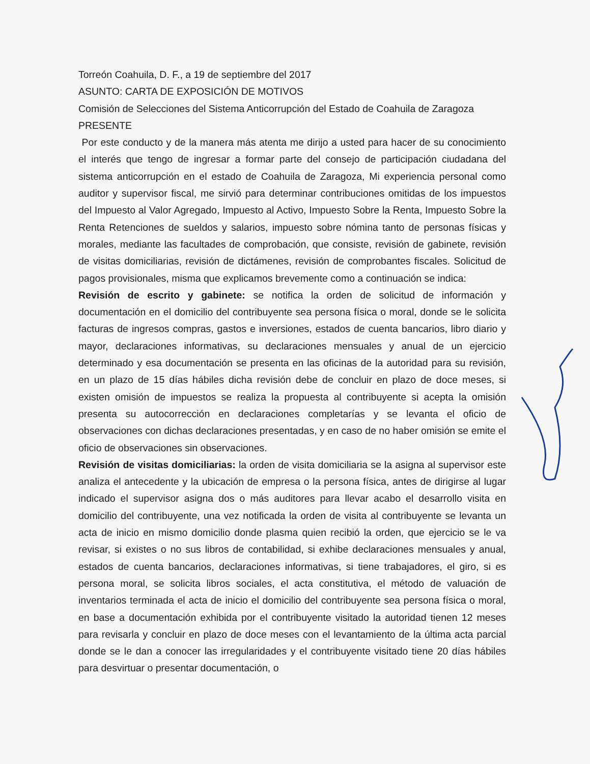Torreón Coahuila, D. F., a 19 de septiembre del 2017
ASUNTO: CARTA DE EXPOSICIÓN DE MOTIVOS
Comisión de Selecciones del Sistema Anticorrupción del Estado de Coahuila de Zaragoza
PRESENTE
Por este conducto y de la manera más atenta me dirijo a usted para hacer de su conocimiento el interés que tengo de ingresar a formar parte del consejo de participación ciudadana del sistema anticorrupción en el estado de Coahuila de Zaragoza, Mi experiencia personal como auditor y supervisor fiscal, me sirvió para determinar contribuciones omitidas de los impuestos del Impuesto al Valor Agregado, Impuesto al Activo, Impuesto Sobre la Renta, Impuesto Sobre la Renta Retenciones de sueldos y salarios, impuesto sobre nómina tanto de personas físicas y morales, mediante las facultades de comprobación, que consiste, revisión de gabinete, revisión de visitas domiciliarias, revisión de dictámenes, revisión de comprobantes fiscales. Solicitud de pagos provisionales, misma que explicamos brevemente como a continuación se indica:
Revisión de escrito y gabinete: se notifica la orden de solicitud de información y documentación en el domicilio del contribuyente sea persona física o moral, donde se le solicita facturas de ingresos compras, gastos e inversiones, estados de cuenta bancarios, libro diario y mayor, declaraciones informativas, su declaraciones mensuales y anual de un ejercicio determinado y esa documentación se presenta en las oficinas de la autoridad para su revisión, en un plazo de 15 días hábiles dicha revisión debe de concluir en plazo de doce meses, si existen omisión de impuestos se realiza la propuesta al contribuyente si acepta la omisión presenta su autocorrección en declaraciones completarías y se levanta el oficio de observaciones con dichas declaraciones presentadas, y en caso de no haber omisión se emite el oficio de observaciones sin observaciones.
Revisión de visitas domiciliarias: la orden de visita domiciliaria se la asigna al supervisor este analiza el antecedente y la ubicación de empresa o la persona física, antes de dirigirse al lugar indicado el supervisor asigna dos o más auditores para llevar acabo el desarrollo visita en domicilio del contribuyente, una vez notificada la orden de visita al contribuyente se levanta un acta de inicio en mismo domicilio donde plasma quien recibió la orden, que ejercicio se le va revisar, si existes o no sus libros de contabilidad, si exhibe declaraciones mensuales y anual, estados de cuenta bancarios, declaraciones informativas, si tiene trabajadores, el giro, si es persona moral, se solicita libros sociales, el acta constitutiva, el método de valuación de inventarios terminada el acta de inicio el domicilio del contribuyente sea persona física o moral, en base a documentación exhibida por el contribuyente visitado la autoridad tienen 12 meses para revisarla y concluir en plazo de doce meses con el levantamiento de la última acta parcial donde se le dan a conocer las irregularidades y el contribuyente visitado tiene 20 días hábiles para desvirtuar o presentar documentación, o